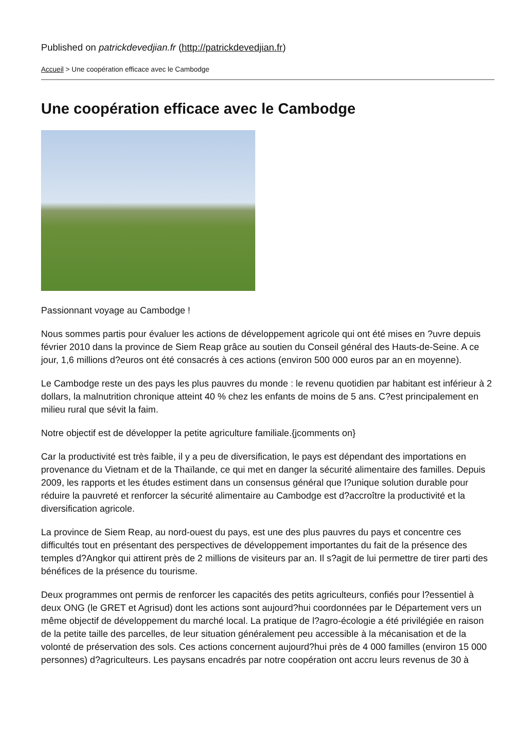Published on patrickdevedjian.fr (http://patrickdevedjian.fr)
Accueil > Une coopération efficace avec le Cambodge
Une coopération efficace avec le Cambodge
Passionnant voyage au Cambodge !
Nous sommes partis pour évaluer les actions de développement agricole qui ont été mises en ?uvre depuis février 2010 dans la province de Siem Reap grâce au soutien du Conseil général des Hauts-de-Seine. A ce jour, 1,6 millions d?euros ont été consacrés à ces actions (environ 500 000 euros par an en moyenne).
Le Cambodge reste un des pays les plus pauvres du monde : le revenu quotidien par habitant est inférieur à 2 dollars, la malnutrition chronique atteint 40 % chez les enfants de moins de 5 ans. C?est principalement en milieu rural que sévit la faim.
Notre objectif est de développer la petite agriculture familiale.{jcomments on}
Car la productivité est très faible, il y a peu de diversification, le pays est dépendant des importations en provenance du Vietnam et de la Thaïlande, ce qui met en danger la sécurité alimentaire des familles. Depuis 2009, les rapports et les études estiment dans un consensus général que l?unique solution durable pour réduire la pauvreté et renforcer la sécurité alimentaire au Cambodge est d?accroître la productivité et la diversification agricole.
La province de Siem Reap, au nord-ouest du pays, est une des plus pauvres du pays et concentre ces difficultés tout en présentant des perspectives de développement importantes du fait de la présence des temples d?Angkor qui attirent près de 2 millions de visiteurs par an. Il s?agit de lui permettre de tirer parti des bénéfices de la présence du tourisme.
Deux programmes ont permis de renforcer les capacités des petits agriculteurs, confiés pour l?essentiel à deux ONG (le GRET et Agrisud) dont les actions sont aujourd?hui coordonnées par le Département vers un même objectif de développement du marché local. La pratique de l?agro-écologie a été privilégiée en raison de la petite taille des parcelles, de leur situation généralement peu accessible à la mécanisation et de la volonté de préservation des sols. Ces actions concernent aujourd?hui près de 4 000 familles (environ 15 000 personnes) d?agriculteurs. Les paysans encadrés par notre coopération ont accru leurs revenus de 30 à